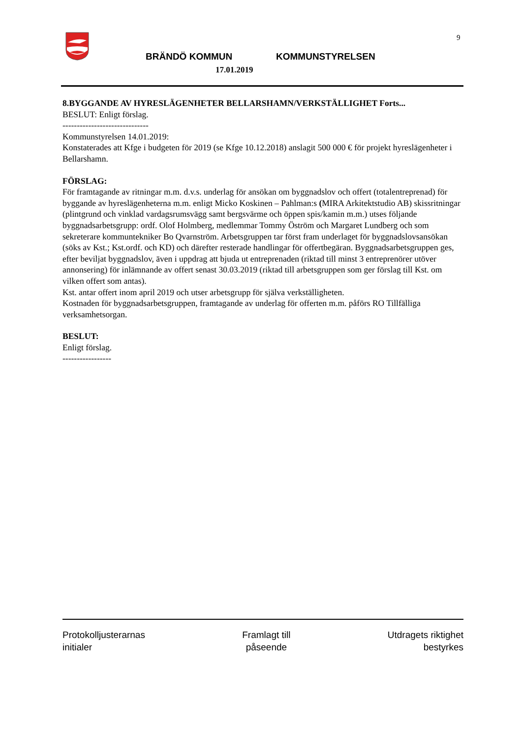9
BRÄNDÖ KOMMUN KOMMUNSTYRELSEN
17.01.2019
8.BYGGANDE AV HYRESLÄGENHETER BELLARSHAMN/VERKSTÄLLIGHET Forts...
BESLUT: Enligt förslag.
------------------------------
Kommunstyrelsen 14.01.2019:
Konstaterades att Kfge i budgeten för 2019 (se Kfge 10.12.2018) anslagit 500 000 € för projekt hyreslägenheter i Bellarshamn.
FÖRSLAG:
För framtagande av ritningar m.m. d.v.s. underlag för ansökan om byggnadslov och offert (totalentreprenad) för byggande av hyreslägenheterna m.m. enligt Micko Koskinen – Pahlman:s (MIRA Arkitektstudio AB) skissritningar (plintgrund och vinklad vardagsrumsvägg samt bergsvärme och öppen spis/kamin m.m.) utses följande byggnadsarbetsgrupp: ordf. Olof Holmberg, medlemmar Tommy Öström och Margaret Lundberg och som sekreterare kommuntekniker Bo Qvarnström. Arbetsgruppen tar först fram underlaget för byggnadslovsansökan (söks av Kst.; Kst.ordf. och KD) och därefter resterade handlingar för offertbegäran. Byggnadsarbetsgruppen ges, efter beviljat byggnadslov, även i uppdrag att bjuda ut entreprenaden (riktad till minst 3 entreprenörer utöver annonsering) för inlämnande av offert senast 30.03.2019 (riktad till arbetsgruppen som ger förslag till Kst. om vilken offert som antas).
Kst. antar offert inom april 2019 och utser arbetsgrupp för själva verkställigheten.
Kostnaden för byggnadsarbetsgruppen, framtagande av underlag för offerten m.m. påförs RO Tillfälliga verksamhetsorgan.
BESLUT:
Enligt förslag.
-----------------
Protokolljusterarnas
initialer
Framlagt till
påseende
Utdragets riktighet
bestyrkes